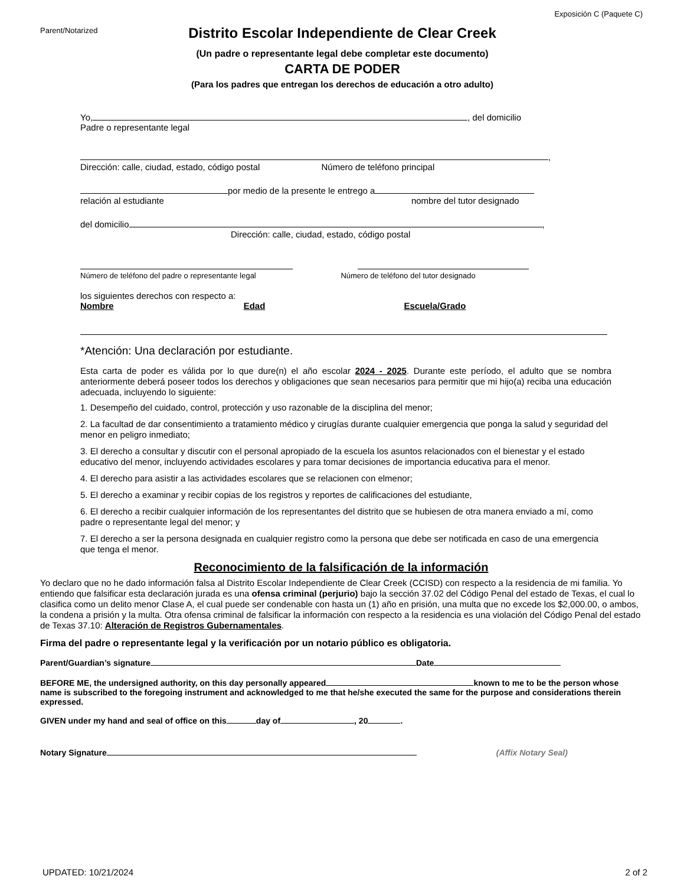Exposición C (Paquete C)
Parent/Notarized
Distrito Escolar Independiente de Clear Creek
(Un padre o representante legal debe completar este documento)
CARTA DE PODER
(Para los padres que entregan los derechos de educación a otro adulto)
Yo, , del domicilio
Padre o representante legal
,
Dirección: calle, ciudad, estado, código postal Número de teléfono principal
por medio de la presente le entrego a
relación al estudiante nombre del tutor designado
del domicilio ,
Dirección: calle, ciudad, estado, código postal
Número de teléfono del padre o representante legal Número de teléfono del tutor designado
los siguientes derechos con respecto a:
Nombre Edad Escuela/Grado
*Atención: Una declaración por estudiante.
Esta carta de poder es válida por lo que dure(n) el año escolar 2024 - 2025. Durante este período, el adulto que se nombra anteriormente deberá poseer todos los derechos y obligaciones que sean necesarios para permitir que mi hijo(a) reciba una educación adecuada, incluyendo lo siguiente:
1. Desempeño del cuidado, control, protección y uso razonable de la disciplina del menor;
2. La facultad de dar consentimiento a tratamiento médico y cirugías durante cualquier emergencia que ponga la salud y seguridad del menor en peligro inmediato;
3. El derecho a consultar y discutir con el personal apropiado de la escuela los asuntos relacionados con el bienestar y el estado educativo del menor, incluyendo actividades escolares y para tomar decisiones de importancia educativa para el menor.
4. El derecho para asistir a las actividades escolares que se relacionen con elmenor;
5. El derecho a examinar y recibir copias de los registros y reportes de calificaciones del estudiante,
6. El derecho a recibir cualquier información de los representantes del distrito que se hubiesen de otra manera enviado a mí, como padre o representante legal del menor; y
7. El derecho a ser la persona designada en cualquier registro como la persona que debe ser notificada en caso de una emergencia que tenga el menor.
Reconocimiento de la falsificación de la información
Yo declaro que no he dado información falsa al Distrito Escolar Independiente de Clear Creek (CCISD) con respecto a la residencia de mi familia. Yo entiendo que falsificar esta declaración jurada es una ofensa criminal (perjurio) bajo la sección 37.02 del Código Penal del estado de Texas, el cual lo clasifica como un delito menor Clase A, el cual puede ser condenable con hasta un (1) año en prisión, una multa que no excede los $2,000.00, o ambos, la condena a prisión y la multa. Otra ofensa criminal de falsificar la información con respecto a la residencia es una violación del Código Penal del estado de Texas 37.10: Alteración de Registros Gubernamentales.
Firma del padre o representante legal y la verificación por un notario público es obligatoria.
Parent/Guardian’s signature Date
BEFORE ME, the undersigned authority, on this day personally appeared known to me to be the person whose name is subscribed to the foregoing instrument and acknowledged to me that he/she executed the same for the purpose and considerations therein expressed.
GIVEN under my hand and seal of office on this day of , 20 .
Notary Signature (Affix Notary Seal)
UPDATED: 10/21/2024 2 of 2